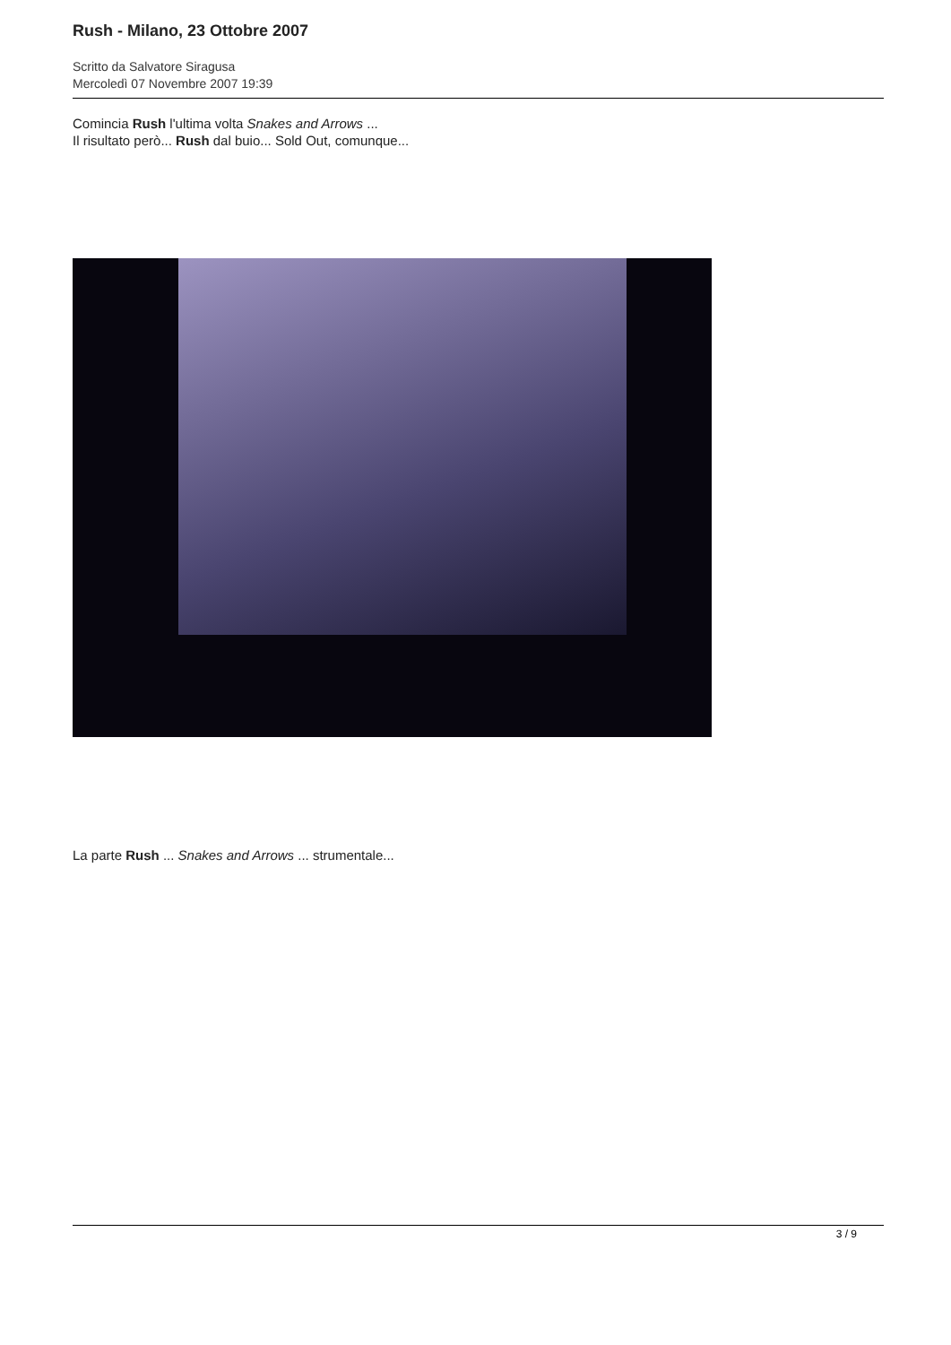Rush - Milano, 23 Ottobre 2007
Scritto da Salvatore Siragusa
Mercoledì 07 Novembre 2007 19:39
Comincia Rush l'ultima volta Snakes and Arrows ...
Il risultato però... Rush dal buio... Sold Out, comunque...
La parte Rush ... Snakes and Arrows ... strumentale...
3 / 9